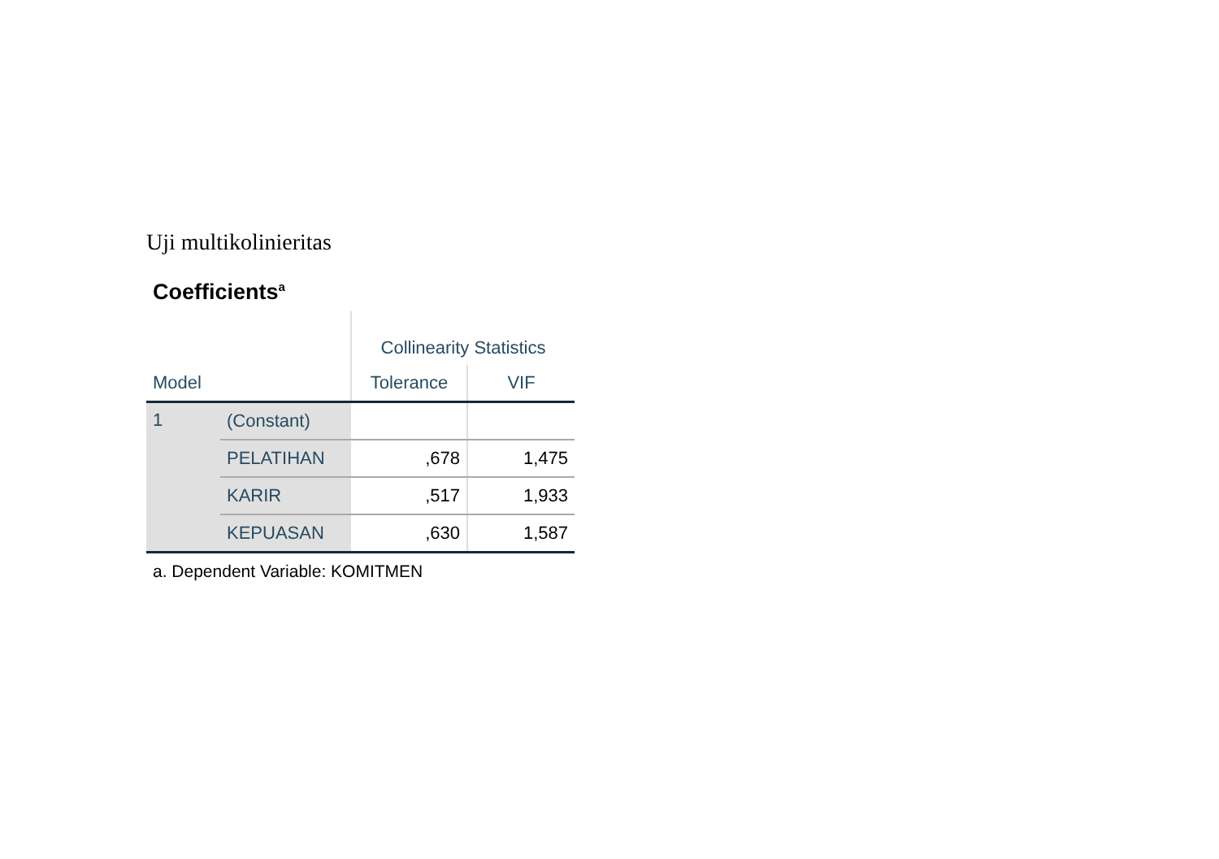Uji multikolinieritas
Coefficients<sup>a</sup>
| | | Collinearity Statistics | |
| --- | --- | --- | --- |
| Model | | Tolerance | VIF |
| 1 | (Constant) | | |
| | PELATIHAN | ,678 | 1,475 |
| | KARIR | ,517 | 1,933 |
| | KEPUASAN | ,630 | 1,587 |
a. Dependent Variable: KOMITMEN